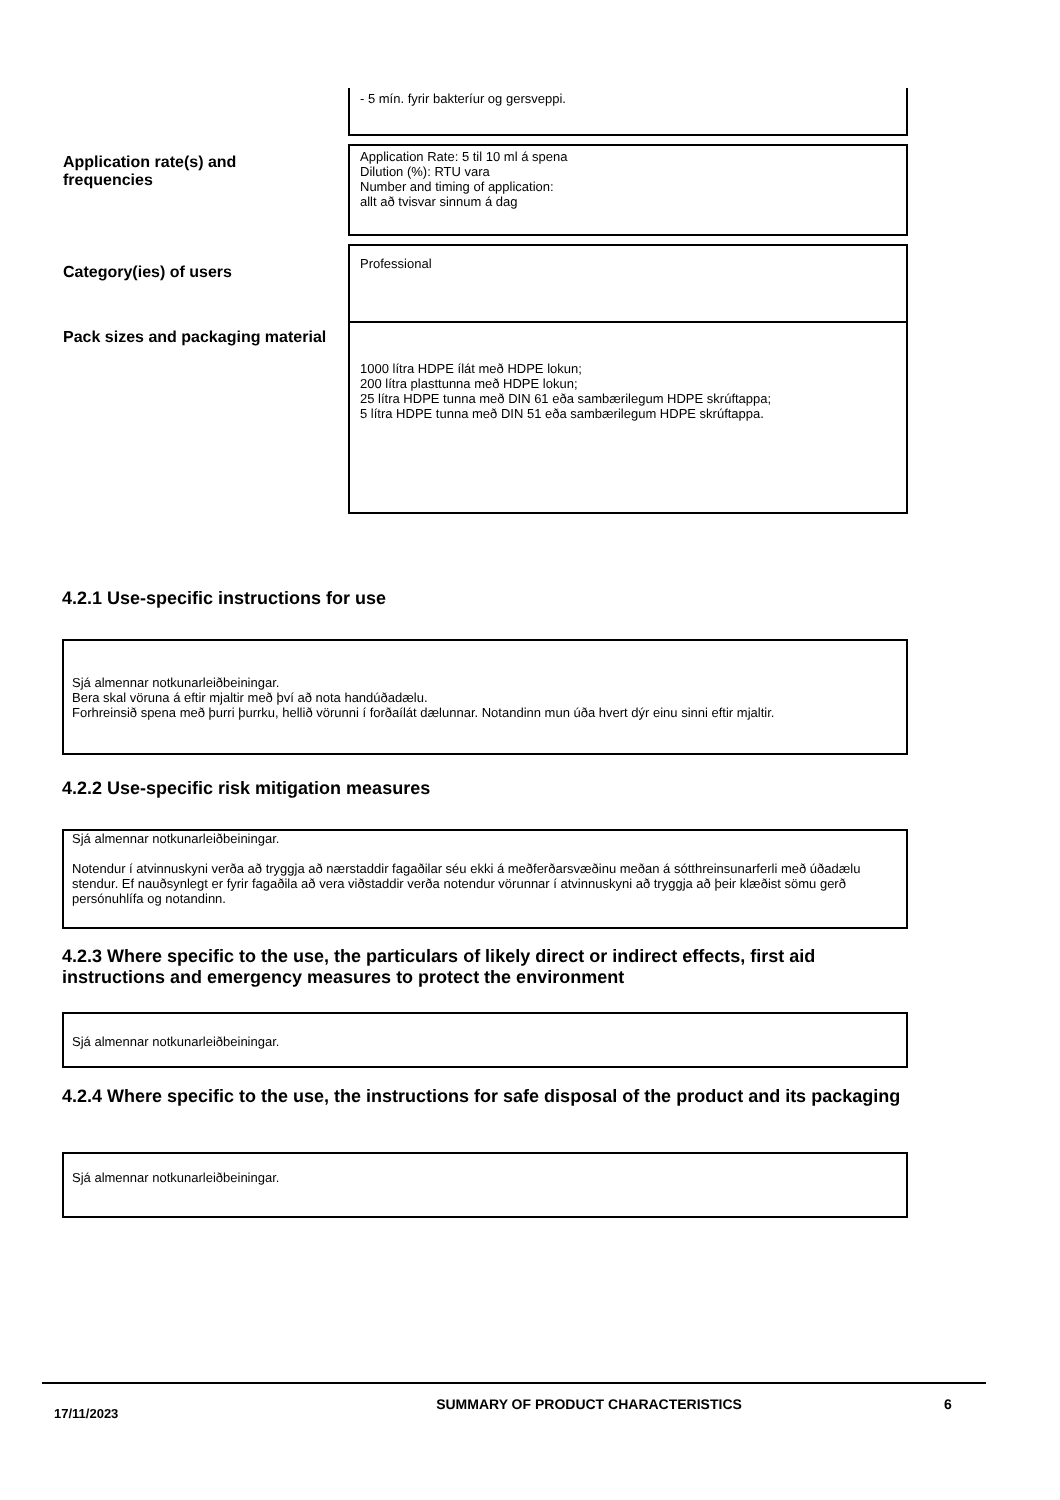| | - 5 mín. fyrir bakteríur og gersveppi. |
| Application rate(s) and frequencies | Application Rate: 5 til 10 ml á spena Dilution (%): RTU vara Number and timing of application: allt að tvisvar sinnum á dag |
| Category(ies) of users | Professional |
| Pack sizes and packaging material | 1000 lítra HDPE ílát með HDPE lokun; 200 lítra plasttunna með HDPE lokun; 25 lítra HDPE tunna með DIN 61 eða sambærilegum HDPE skrúftappa; 5 lítra HDPE tunna með DIN 51 eða sambærilegum HDPE skrúftappa. |
4.2.1 Use-specific instructions for use
Sjá almennar notkunarleiðbeiningar.
Bera skal vöruna á eftir mjaltir með því að nota handúðadælu.
Forhreinsið spena með þurri þurrku, hellið vörunni í forðaílát dælunnar. Notandinn mun úða hvert dýr einu sinni eftir mjaltir.
4.2.2 Use-specific risk mitigation measures
Sjá almennar notkunarleiðbeiningar.
Notendur í atvinnuskyni verða að tryggja að nærstaddir fagaðilar séu ekki á meðferðarsvæðinu meðan á sótthreinsunarferli með úðadælu stendur. Ef nauðsynlegt er fyrir fagaðila að vera viðstaddir verða notendur vörunnar í atvinnuskyni að tryggja að þeir klæðist sömu gerð persónuhlífa og notandinn.
4.2.3 Where specific to the use, the particulars of likely direct or indirect effects, first aid instructions and emergency measures to protect the environment
Sjá almennar notkunarleiðbeiningar.
4.2.4 Where specific to the use, the instructions for safe disposal of the product and its packaging
Sjá almennar notkunarleiðbeiningar.
17/11/2023
SUMMARY OF PRODUCT CHARACTERISTICS 6